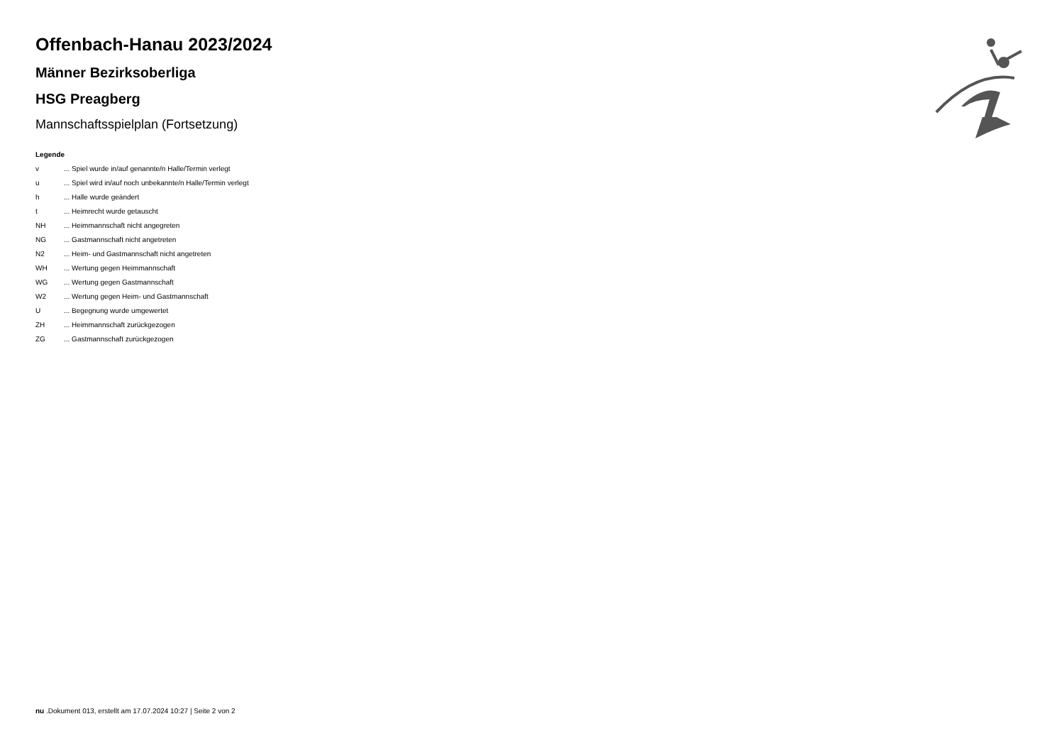Offenbach-Hanau 2023/2024
Männer Bezirksoberliga
HSG Preagberg
Mannschaftsspielplan (Fortsetzung)
Legende
| v | ... Spiel wurde in/auf genannte/n Halle/Termin verlegt |
| u | ... Spiel wird in/auf noch unbekannte/n Halle/Termin verlegt |
| h | ... Halle wurde geändert |
| t | ... Heimrecht wurde getauscht |
| NH | ... Heimmannschaft nicht angegreten |
| NG | ... Gastmannschaft nicht angetreten |
| N2 | ... Heim- und Gastmannschaft nicht angetreten |
| WH | ... Wertung gegen Heimmannschaft |
| WG | ... Wertung gegen Gastmannschaft |
| W2 | ... Wertung gegen Heim- und Gastmannschaft |
| U | ... Begegnung wurde umgewertet |
| ZH | ... Heimmannschaft zurückgezogen |
| ZG | ... Gastmannschaft zurückgezogen |
nu .Dokument 013, erstellt am 17.07.2024 10:27 | Seite 2 von 2